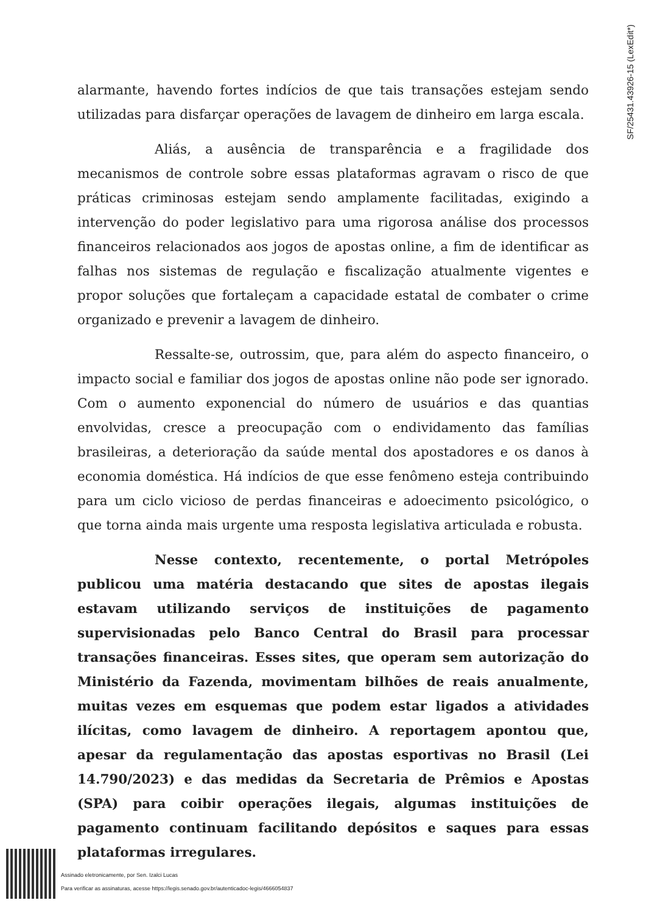SF/25431.43926-15 (LexEdit*)
alarmante, havendo fortes indícios de que tais transações estejam sendo utilizadas para disfarçar operações de lavagem de dinheiro em larga escala.
Aliás, a ausência de transparência e a fragilidade dos mecanismos de controle sobre essas plataformas agravam o risco de que práticas criminosas estejam sendo amplamente facilitadas, exigindo a intervenção do poder legislativo para uma rigorosa análise dos processos financeiros relacionados aos jogos de apostas online, a fim de identificar as falhas nos sistemas de regulação e fiscalização atualmente vigentes e propor soluções que fortaleçam a capacidade estatal de combater o crime organizado e prevenir a lavagem de dinheiro.
Ressalte-se, outrossim, que, para além do aspecto financeiro, o impacto social e familiar dos jogos de apostas online não pode ser ignorado. Com o aumento exponencial do número de usuários e das quantias envolvidas, cresce a preocupação com o endividamento das famílias brasileiras, a deterioração da saúde mental dos apostadores e os danos à economia doméstica. Há indícios de que esse fenômeno esteja contribuindo para um ciclo vicioso de perdas financeiras e adoecimento psicológico, o que torna ainda mais urgente uma resposta legislativa articulada e robusta.
Nesse contexto, recentemente, o portal Metrópoles publicou uma matéria destacando que sites de apostas ilegais estavam utilizando serviços de instituições de pagamento supervisionadas pelo Banco Central do Brasil para processar transações financeiras. Esses sites, que operam sem autorização do Ministério da Fazenda, movimentam bilhões de reais anualmente, muitas vezes em esquemas que podem estar ligados a atividades ilícitas, como lavagem de dinheiro. A reportagem apontou que, apesar da regulamentação das apostas esportivas no Brasil (Lei 14.790/2023) e das medidas da Secretaria de Prêmios e Apostas (SPA) para coibir operações ilegais, algumas instituições de pagamento continuam facilitando depósitos e saques para essas plataformas irregulares.
Assinado eletronicamente, por Sen. Izalci Lucas
Para verificar as assinaturas, acesse https://legis.senado.gov.br/autenticadoc-legis/4666054837